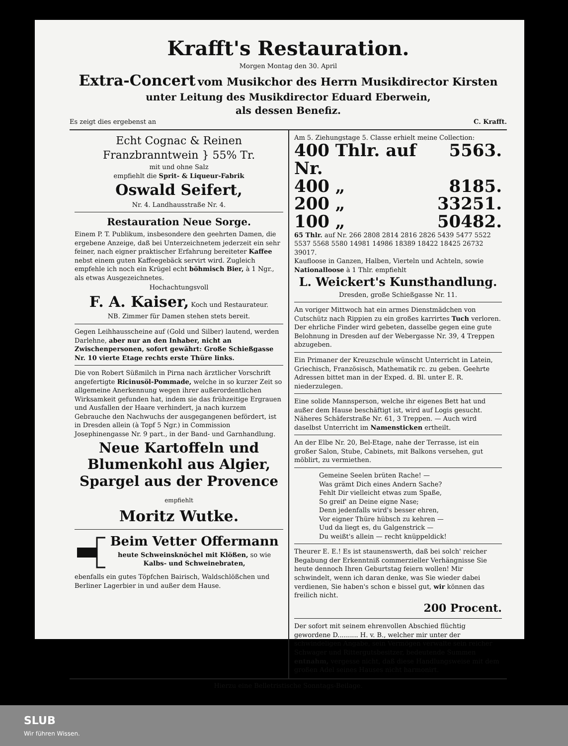Krafft's Restauration.
Morgen Montag den 30. April
Extra-Concert vom Musikchor des Herrn Musikdirector Kirsten
unter Leitung des Musikdirector Eduard Eberwein,
als dessen Benefiz.
Es zeigt dies ergebenst an C. Krafft.
Echt Cognac & Reinen Franzbranntwein } 55% Tr.
mit und ohne Salz
empfiehlt die Sprit- & Liqueur-Fabrik
Oswald Seifert,
Nr. 4. Landhausstraße Nr. 4.
Restauration Neue Sorge.
Einem P. T. Publikum, insbesondere den geehrten Damen, die ergebene Anzeige, daß bei Unterzeichnetem jederzeit ein sehr feiner, nach eigner praktischer Erfahrung bereiteter Kaffee nebst einem guten Kaffeegebäck servirt wird. Zugleich empfehle ich noch ein Krügel echt böhmisch Bier, à 1 Ngr., als etwas Ausgezeichnetes.
Hochachtungsvoll
F. A. Kaiser, Koch und Restaurateur.
NB. Zimmer für Damen stehen stets bereit.
Gegen Leihhausscheine auf (Gold und Silber) lautend, werden Darlehne, aber nur an den Inhaber, nicht an Zwischenpersonen, sofort gewährt: Große Schießgasse Nr. 10 vierte Etage rechts erste Thüre links.
Die von Robert Süßmilch in Pirna nach ärztlicher Vorschrift angefertigte Ricinusöl-Pommade, welche in so kurzer Zeit so allgemeine Anerkennung wegen ihrer außerordentlichen Wirksamkeit gefunden hat, indem sie das frühzeitige Ergrauen und Ausfallen der Haare verhindert, ja nach kurzem Gebrauche den Nachwuchs der ausgegangenen befördert, ist in Dresden allein (à Topf 5 Ngr.) in Commission Josephinengasse Nr. 9 part., in der Band- und Garnhandlung.
Neue Kartoffeln und Blumenkohl aus Algier, Spargel aus der Provence empfiehlt
Moritz Wutke.
Beim Vetter Offermann
heute Schweinsknöchel mit Klößen, so wie Kalbs- und Schweinebraten,
ebenfalls ein gutes Töpfchen Bairisch, Waldschlößchen und Berliner Lagerbier in und außer dem Hause.
Am 5. Ziehungstage 5. Classe erhielt meine Collection:
400 Thlr. auf Nr. 5563.
400 „ 8185.
200 „ 33251.
100 „ 50482.
65 Thlr. auf Nr. 266 2808 2814 2816 2826 5439 5477 5522 5537 5568 5580 14981 14986 18389 18422 18425 26732 39017.
Kaufloose in Ganzen, Halben, Vierteln und Achteln, sowie Nationalloose à 1 Thlr. empfiehlt
L. Weickert's Kunsthandlung.
Dresden, große Schießgasse Nr. 11.
An voriger Mittwoch hat ein armes Dienstmädchen von Cutschütz nach Rippien zu ein großes karrirtes Tuch verloren. Der ehrliche Finder wird gebeten, dasselbe gegen eine gute Belohnung in Dresden auf der Webergasse Nr. 39, 4 Treppen abzugeben.
Ein Primaner der Kreuzschule wünscht Unterricht in Latein, Griechisch, Französisch, Mathematik rc. zu geben. Geehrte Adressen bittet man in der Exped. d. Bl. unter E. R. niederzulegen.
Eine solide Mannsperson, welche ihr eigenes Bett hat und außer dem Hause beschäftigt ist, wird auf Logis gesucht. Näheres Schäferstraße Nr. 61, 3 Treppen. — Auch wird daselbst Unterricht im Namensticken ertheilt.
An der Elbe Nr. 20, Bel-Etage, nahe der Terrasse, ist ein großer Salon, Stube, Cabinets, mit Balkons versehen, gut möblirt, zu vermiethen.
Gemeine Seelen brüten Rache! —
Was grämt Dich eines Andern Sache?
Fehlt Dir vielleicht etwas zum Spaße,
So greif' an Deine eigne Nase;
Denn jedenfalls wird's besser ehren,
Vor eigner Thüre hübsch zu kehren —
Uud da liegt es, du Galgenstrick —
Du weißt's allein — recht knüppeldick!
Theurer E. E.! Es ist staunenswerth, daß bei solch' reicher Begabung der Erkenntniß commerzieller Verhängnisse Sie heute dennoch Ihren Geburtstag feiern wollen! Mir schwindelt, wenn ich daran denke, was Sie wieder dabei verdienen, Sie haben's schon e bissel gut, wir können das freilich nicht.
200 Procent.
Der sofort mit seinem ehrenvollen Abschied flüchtig gewordene D.......... H. v. B., welcher mir unter der schwindeligen Angabe, sein Vermögen verwalte sein reicher Schwager und Rittergutsbesitzer, bedeutende Summen entnahm, vergesse nicht, daß diese Handlungsweise mit dem großen Adel seines Hauses nicht harmonirt.
Hierzu eine Belletristische Sonntags-Beilage.
SLUB
Wir führen Wissen.